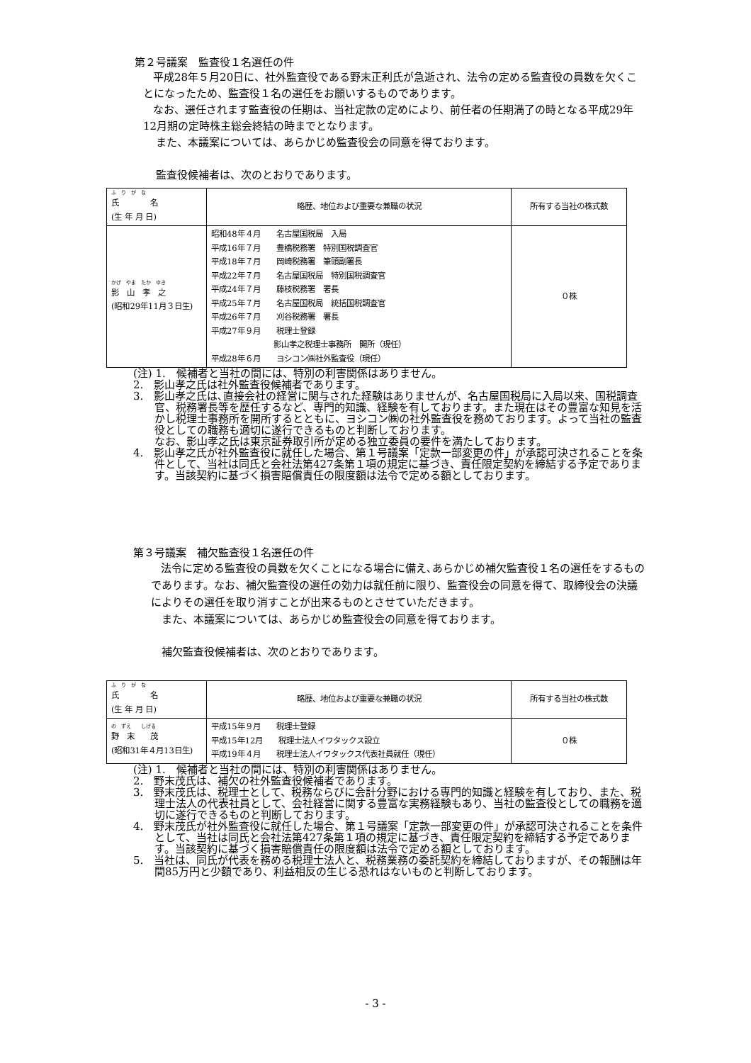第２号議案　監査役１名選任の件
平成28年５月20日に、社外監査役である野末正利氏が急逝され、法令の定める監査役の員数を欠くことになったため、監査役１名の選任をお願いするものであります。
なお、選任されます監査役の任期は、当社定款の定めにより、前任者の任期満了の時となる平成29年12月期の定時株主総会終結の時までとなります。
また、本議案については、あらかじめ監査役会の同意を得ております。
監査役候補者は、次のとおりであります。
| ふ り が な 氏 名 (生 年 月 日) | 略歴、地位および重要な兼職の状況 | 所有する当社の株式数 |
| --- | --- | --- |
| かげ やま たか ゆき 影 山 孝 之 (昭和29年11月３日生) | 昭和48年４月 名古屋国税局 入局 平成16年７月 豊橋税務署 特別国税調査官 平成18年７月 岡崎税務署 筆頭副署長 平成22年７月 名古屋国税局 特別国税調査官 平成24年７月 藤枝税務署 署長 平成25年７月 名古屋国税局 統括国税調査官 平成26年７月 刈谷税務署 署長 平成27年９月 税理士登録 影山孝之税理士事務所 開所（現任） 平成28年６月 ヨシコン㈱社外監査役（現任） | ０株 |
(注) 1.　候補者と当社の間には、特別の利害関係はありません。
2.　影山孝之氏は社外監査役候補者であります。
3.　影山孝之氏は､直接会社の経営に関与された経験はありませんが、名古屋国税局に入局以来、国税調査官、税務署長等を歴任するなど、専門的知識、経験を有しております。また現在はその豊富な知見を活かし税理士事務所を開所するとともに、ヨシコン㈱の社外監査役を務めております。よって当社の監査役としての職務も適切に遂行できるものと判断しております。
なお、影山孝之氏は東京証券取引所が定める独立委員の要件を満たしております。
4.　影山孝之氏が社外監査役に就任した場合、第１号議案「定款一部変更の件」が承認可決されることを条件として、当社は同氏と会社法第427条第１項の規定に基づき、責任限定契約を締結する予定であります。当該契約に基づく損害賠償責任の限度額は法令で定める額としております。
第３号議案　補欠監査役１名選任の件
法令に定める監査役の員数を欠くことになる場合に備え､あらかじめ補欠監査役１名の選任をするものであります。なお、補欠監査役の選任の効力は就任前に限り、監査役会の同意を得て、取締役会の決議によりその選任を取り消すことが出来るものとさせていただきます。
また、本議案については、あらかじめ監査役会の同意を得ております。
補欠監査役候補者は、次のとおりであります。
| ふ り が な 氏 名 (生 年 月 日) | 略歴、地位および重要な兼職の状況 | 所有する当社の株式数 |
| --- | --- | --- |
| の ずえ しげる 野 末 茂 (昭和31年４月13日生) | 平成15年９月 税理士登録 平成15年12月 税理士法人イワタックス設立 平成19年４月 税理士法人イワタックス代表社員就任（現任） | ０株 |
(注) 1.　候補者と当社の間には、特別の利害関係はありません。
2.　野末茂氏は、補欠の社外監査役候補者であります。
3.　野末茂氏は、税理士として、税務ならびに会計分野における専門的知識と経験を有しており、また、税理士法人の代表社員として、会社経営に関する豊富な実務経験もあり、当社の監査役としての職務を適切に遂行できるものと判断しております。
4.　野末茂氏が社外監査役に就任した場合、第１号議案「定款一部変更の件」が承認可決されることを条件として、当社は同氏と会社法第427条第１項の規定に基づき、責任限定契約を締結する予定であります。当該契約に基づく損害賠償責任の限度額は法令で定める額としております。
5.　当社は、同氏が代表を務める税理士法人と、税務業務の委託契約を締結しておりますが、その報酬は年間85万円と少額であり、利益相反の生じる恐れはないものと判断しております。
- 3 -